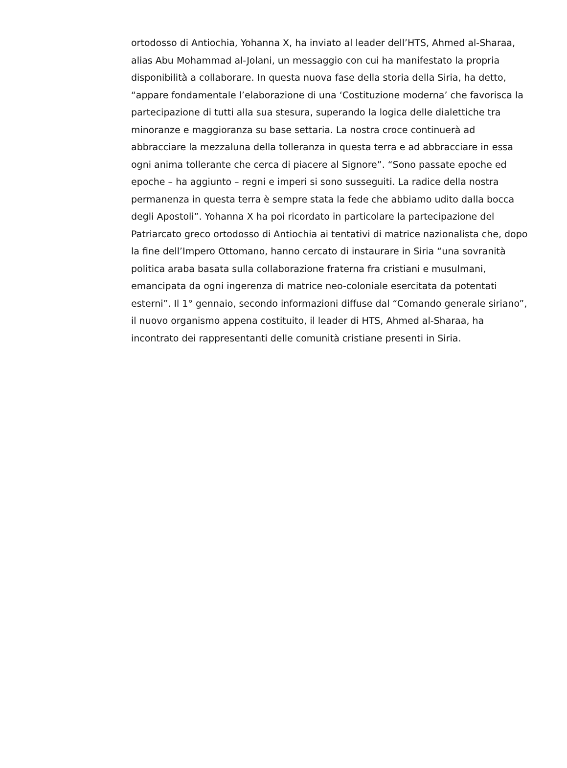ortodosso di Antiochia, Yohanna X, ha inviato al leader dell’HTS, Ahmed al-Sharaa, alias Abu Mohammad al-Jolani, un messaggio con cui ha manifestato la propria disponibilità a collaborare. In questa nuova fase della storia della Siria, ha detto, “appare fondamentale l’elaborazione di una ‘Costituzione moderna’ che favorisca la partecipazione di tutti alla sua stesura, superando la logica delle dialettiche tra minoranze e maggioranza su base settaria. La nostra croce continuerà ad abbracciare la mezzaluna della tolleranza in questa terra e ad abbracciare in essa ogni anima tollerante che cerca di piacere al Signore”. “Sono passate epoche ed epoche – ha aggiunto – regni e imperi si sono susseguiti. La radice della nostra permanenza in questa terra è sempre stata la fede che abbiamo udito dalla bocca degli Apostoli”. Yohanna X ha poi ricordato in particolare la partecipazione del Patriarcato greco ortodosso di Antiochia ai tentativi di matrice nazionalista che, dopo la fine dell’Impero Ottomano, hanno cercato di instaurare in Siria “una sovranità politica araba basata sulla collaborazione fraterna fra cristiani e musulmani, emancipata da ogni ingerenza di matrice neo-coloniale esercitata da potentati esterni”. Il 1° gennaio, secondo informazioni diffuse dal “Comando generale siriano”, il nuovo organismo appena costituito, il leader di HTS, Ahmed al-Sharaa, ha incontrato dei rappresentanti delle comunità cristiane presenti in Siria.